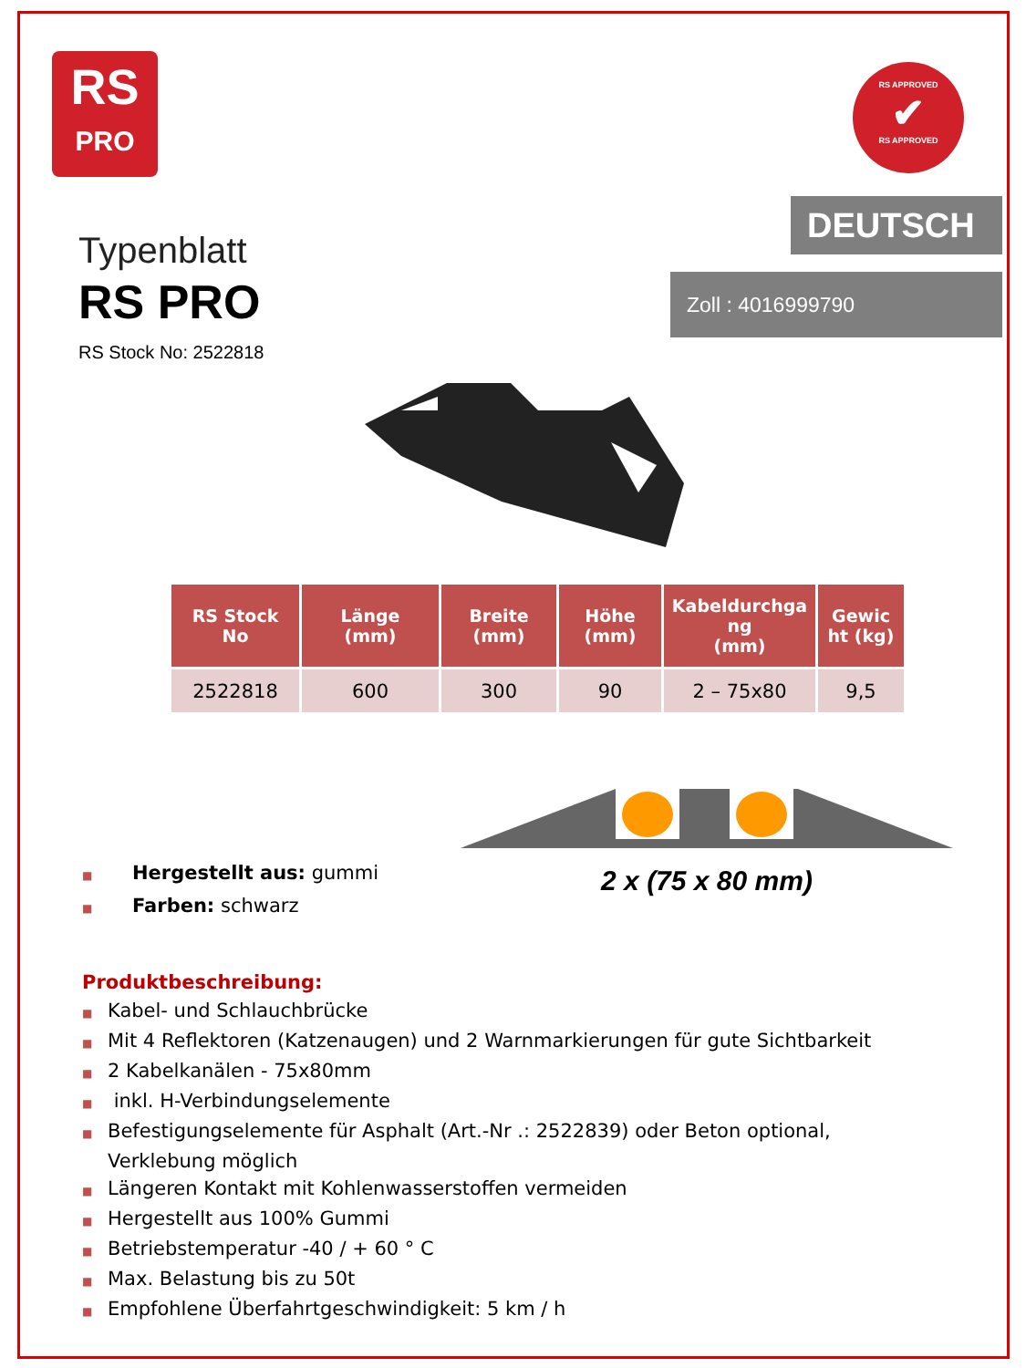RS
PRO
RS APPROVED
✔
RS APPROVED
DEUTSCH
Zoll : 4016999790
Typenblatt
RS PRO
RS Stock No: 2522818
| RS Stock No | Länge (mm) | Breite (mm) | Höhe (mm) | Kabeldurchga ng (mm) | Gewic ht (kg) |
| --- | --- | --- | --- | --- | --- |
| 2522818 | 600 | 300 | 90 | 2 – 75x80 | 9,5 |
2 x (75 x 80 mm)
■ Hergestellt aus: gummi
■ Farben: schwarz
Produktbeschreibung:
■ Kabel- und Schlauchbrücke
■ Mit 4 Reflektoren (Katzenaugen) und 2 Warnmarkierungen für gute Sichtbarkeit
■ 2 Kabelkanälen - 75x80mm
■ inkl. H-Verbindungselemente
■ Befestigungselemente für Asphalt (Art.-Nr .: 2522839) oder Beton optional, Verklebung möglich
■ Längeren Kontakt mit Kohlenwasserstoffen vermeiden
■ Hergestellt aus 100% Gummi
■ Betriebstemperatur -40 / + 60 ° C
■ Max. Belastung bis zu 50t
■ Empfohlene Überfahrtgeschwindigkeit: 5 km / h